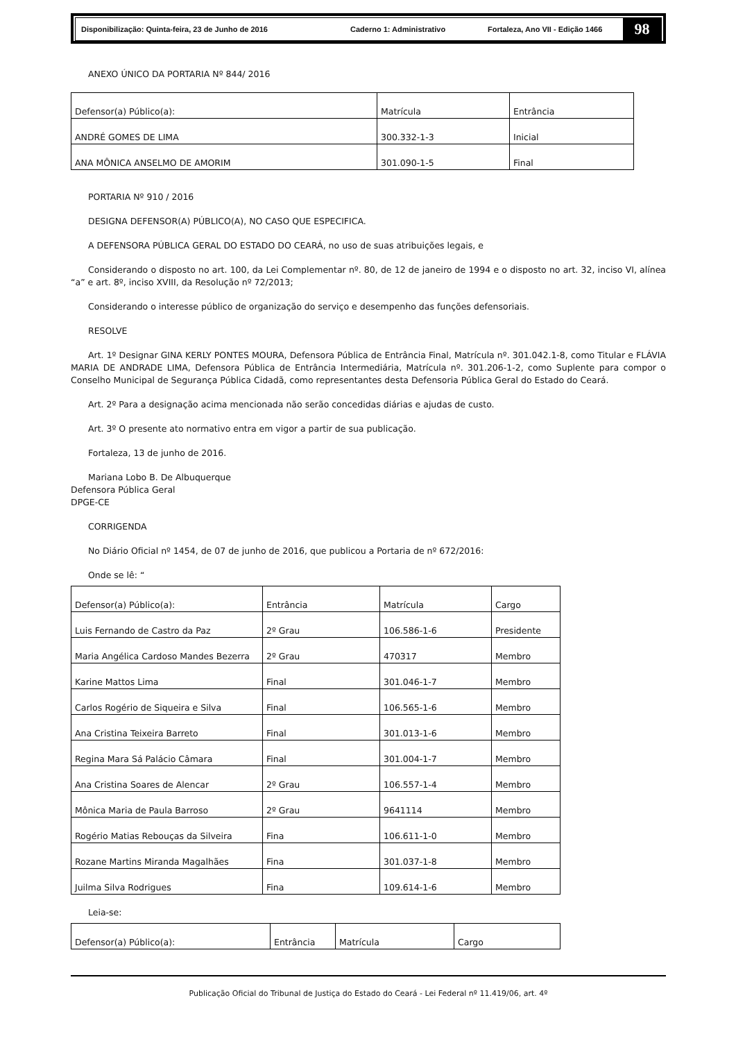Disponibilização: Quinta-feira, 23 de Junho de 2016 Caderno 1: Administrativo Fortaleza, Ano VII - Edição 1466
98
ANEXO ÚNICO DA PORTARIA Nº 844/ 2016
| Defensor(a) Público(a): | Matrícula | Entrância |
| ANDRÉ GOMES DE LIMA | 300.332-1-3 | Inicial |
| ANA MÔNICA ANSELMO DE AMORIM | 301.090-1-5 | Final |
PORTARIA Nº 910 / 2016
DESIGNA DEFENSOR(A) PÚBLICO(A), NO CASO QUE ESPECIFICA.
A DEFENSORA PÚBLICA GERAL DO ESTADO DO CEARÁ, no uso de suas atribuições legais, e
Considerando o disposto no art. 100, da Lei Complementar nº. 80, de 12 de janeiro de 1994 e o disposto no art. 32, inciso VI, alínea “a” e art. 8º, inciso XVIII, da Resolução nº 72/2013;
Considerando o interesse público de organização do serviço e desempenho das funções defensoriais.
RESOLVE
Art. 1º Designar GINA KERLY PONTES MOURA, Defensora Pública de Entrância Final, Matrícula nº. 301.042.1-8, como Titular e FLÁVIA MARIA DE ANDRADE LIMA, Defensora Pública de Entrância Intermediária, Matrícula nº. 301.206-1-2, como Suplente para compor o Conselho Municipal de Segurança Pública Cidadã, como representantes desta Defensoria Pública Geral do Estado do Ceará.
Art. 2º Para a designação acima mencionada não serão concedidas diárias e ajudas de custo.
Art. 3º O presente ato normativo entra em vigor a partir de sua publicação.
Fortaleza, 13 de junho de 2016.
Mariana Lobo B. De Albuquerque
Defensora Pública Geral
DPGE-CE
CORRIGENDA
No Diário Oficial nº 1454, de 07 de junho de 2016, que publicou a Portaria de nº 672/2016:
Onde se lê: “
| Defensor(a) Público(a): | Entrância | Matrícula | Cargo |
| Luis Fernando de Castro da Paz | 2º Grau | 106.586-1-6 | Presidente |
| Maria Angélica Cardoso Mandes Bezerra | 2º Grau | 470317 | Membro |
| Karine Mattos Lima | Final | 301.046-1-7 | Membro |
| Carlos Rogério de Siqueira e Silva | Final | 106.565-1-6 | Membro |
| Ana Cristina Teixeira Barreto | Final | 301.013-1-6 | Membro |
| Regina Mara Sá Palácio Câmara | Final | 301.004-1-7 | Membro |
| Ana Cristina Soares de Alencar | 2º Grau | 106.557-1-4 | Membro |
| Mônica Maria de Paula Barroso | 2º Grau | 9641114 | Membro |
| Rogério Matias Rebouças da Silveira | Fina | 106.611-1-0 | Membro |
| Rozane Martins Miranda Magalhães | Fina | 301.037-1-8 | Membro |
| Juilma Silva Rodrigues | Fina | 109.614-1-6 | Membro |
Leia-se:
| Defensor(a) Público(a): | Entrância | Matrícula | Cargo |
Publicação Oficial do Tribunal de Justiça do Estado do Ceará - Lei Federal nº 11.419/06, art. 4º